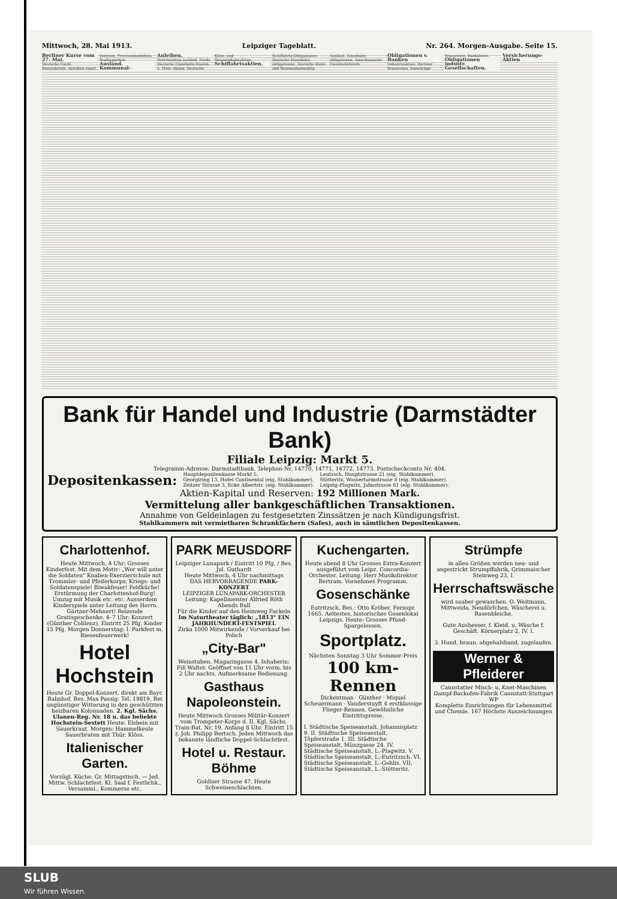Mittwoch, 28. Mai 1913. Leipziger Tageblatt. Nr. 264. Morgen-Ausgabe. Seite 15.
Berliner Kurse vom 27. Mai.
Deutsche Fonds. Rentenbriefe. Anleihen staatl. Institute. Provinzialanleihen. Stadtanleihen.
Ausländ. Kommunal-Anleihen.
Verschiedene ausländ. Fonds. Deutsche Eisenbahn-Stamm- u. Prior.-Aktien. Deutsche Klein- und Strassenbahnaktien.
Schiffahrtsaktien.
Schiffahrts-Obligationen. Deutsche Eisenbahn-obligationen. Deutsche Klein- und Strassenbahnoblig. Ausländ. Eisenbahn-obligationen. Amerikanische Eisenbahnbonds.
Obligationen v. Banken
Industrieaktien. Berliner Brauereien. Auswärtige Brauereien. Bankaktien.
Obligationen industr. Gesellschaften.
Versicherungs-Aktien
Bank für Handel und Industrie (Darmstädter Bank)
Filiale Leipzig: Markt 5.
Telegramm-Adresse: Darmstadtbank. Telephon-Nr. 14770, 14771, 14772, 14773. Postscheckconto Nr. 404.
Depositenkassen:
Hauptdepositenkasse Markt 5.
Georgiring 13, Hotel Continental (eig. Stahlkammer).
Zeitzer Strasse 3, Ecke Albertstr. (eig. Stahlkammer).
Leutzsch, Hauptstrasse 21 (eig. Stahlkammer).
Stötteritz, Wasserturmstrasse 8 (eig. Stahlkammer).
Leipzig-Plagwitz, Jahnstrasse 61 (eig. Stahlkammer).
Aktien-Kapital und Reserven: 192 Millionen Mark.
Vermittelung aller bankgeschäftlichen Transaktionen.
Annahme von Geldeinlagen zu festgesetzten Zinssätzen je nach Kündigungsfrist.
Stahlkammern mit vermietbaren Schrankfächern (Safes), auch in sämtlichen Depositenkassen.
Charlottenhof.
Heute Mittwoch, 4 Uhr: Grosses Kinderfest. Mit dem Motiv: „Wer will unter die Soldaten" Knaben-Exerzierschule mit Trommler- und Pfeiferkorps; Kriegs- und Soldatenspiele! Biwakfeuer! Feldküche! Erstürmung der Charlottenhof-Burg! Umzug mit Musik etc. etc. Ausserdem Kinderspiele unter Leitung des Herrn Gärtner-Mehnert! Reizende Gratisgeschenke. 4–7 Uhr: Konzert (Günther Coblenz). Eintritt 25 Pfg. Kinder 15 Pfg. Morgen Donnerstag: I. Parkfest m. Riesenfeuerwerk!
Hotel Hochstein
Heute Gr. Doppel-Konzert. direkt am Bayr. Bahnhof. Bes. Max Passig. Tel. 19819. Bei ungünstiger Witterung in den geschützten heizbaren Kolonnaden. 2. Kgl. Sächs. Ulanen-Reg. Nr. 18 u. das beliebte Hochstein-Sextett Heute: Eisbein mit Sauerkraut. Morgen: Hammelkeule Sauerbraten mit Thür. Klöss.
Italienischer Garten.
Vorzügl. Küche. Gr. Mittagstisch. — Jed. Mittw. Schlachtfest. Kl. Saal f. Festlichk., Versamml., Kommerse etc.
PARK MEUSDORF
Leipziger Lunapark / Eintritt 10 Pfg. / Bes. Jul. Guthardt
Heute Mittwoch, 4 Uhr nachmittags
DAS HERVORRAGENDE PARK-KONZERT
LEIPZIGER LUNAPARK-ORCHESTER
Leitung: Kapellmeister Alfried Röth
Abends Ball
Für die Kinder auf den Heimweg Fackeln
Im Naturtheater täglich: „1813" EIN JAHRHUNDERT-FESTSPIEL
Zirka 1000 Mitwirkende / Vorverkauf bei Polich
„City-Bar"
Weinstuben. Magazingasse 4. Inhaberin: Fiß Walter. Geöffnet von 11 Uhr vorm. bis 2 Uhr nachts. Aufmerksame Bedienung.
Gasthaus Napoleonstein.
Heute Mittwoch Grosses Militär-Konzert vom Trompeter-Korps d. II. Kgl. Sächs. Train-Bat. Nr. 19. Anfang 8 Uhr. Eintritt 15 ₰. Joh. Philipp Bertsch. Jeden Mittwoch das bekannte ländliche Doppel-Schlachtfest.
Hotel u. Restaur. Böhme
Gohliser Strasse 47. Heute Schweineschlachten.
Kuchengarten.
Heute abend 8 Uhr Grosses Extra-Konzert ausgeführt vom Leipz. Concordia-Orchester. Leitung: Herr Musikdirektor Bertram. Vornehmes Programm.
Gosenschänke
Eutritzsch. Bes.: Otto Kröber. Fernspr. 1665. Aeltestes, historisches Gosenlokal Leipzigs. Heute: Grosses Pfund-Spargelessen.
Sportplatz.
Nächsten Sonntag 3 Uhr Sommer-Preis 100 km-Rennen
Dickentman · Günther · Miquel Scheuermann · Vanderstuyft 4 erstklassige Flieger-Rennen. Gewöhnliche Eintrittspreise.
I. Städtische Speiseanstalt, Johannisplatz 9. II. Städtische Speiseanstalt, Töpferstraße 1. III. Städtische Speiseanstalt, Münzgasse 24. IV. Städtische Speiseanstalt, L.-Plagwitz. V. Städtische Speiseanstalt, L.-Eutritzsch. VI. Städtische Speiseanstalt, L.-Gohlis. VII. Städtische Speiseanstalt, L.-Stötteritz.
Strümpfe
in allen Größen werden neu- und angestrickt Strumpffabrik, Grimmaischer Steinweg 23, I.
Herrschaftswäsche
wird sauber gewaschen. O. Weitmann, Mittweida, Neudörfchen. Wäscherei u. Rasenbleiche.
Gute Ausbesser. f. Kleid. u. Wäsche f. Geschäft. Körnerplatz 2, IV. I.
3. Hund, braun, abgehalsband, zugelaufen.
Werner & Pfleiderer
Cannstatter Misch- u. Knet-Maschinen Dampf-Backofen-Fabrik Cannstatt-Stuttgart
WP
Komplette Einrichtungen für Lebensmittel und Chemie. 167 Höchste Auszeichnungen
SLUB
Wir führen Wissen.